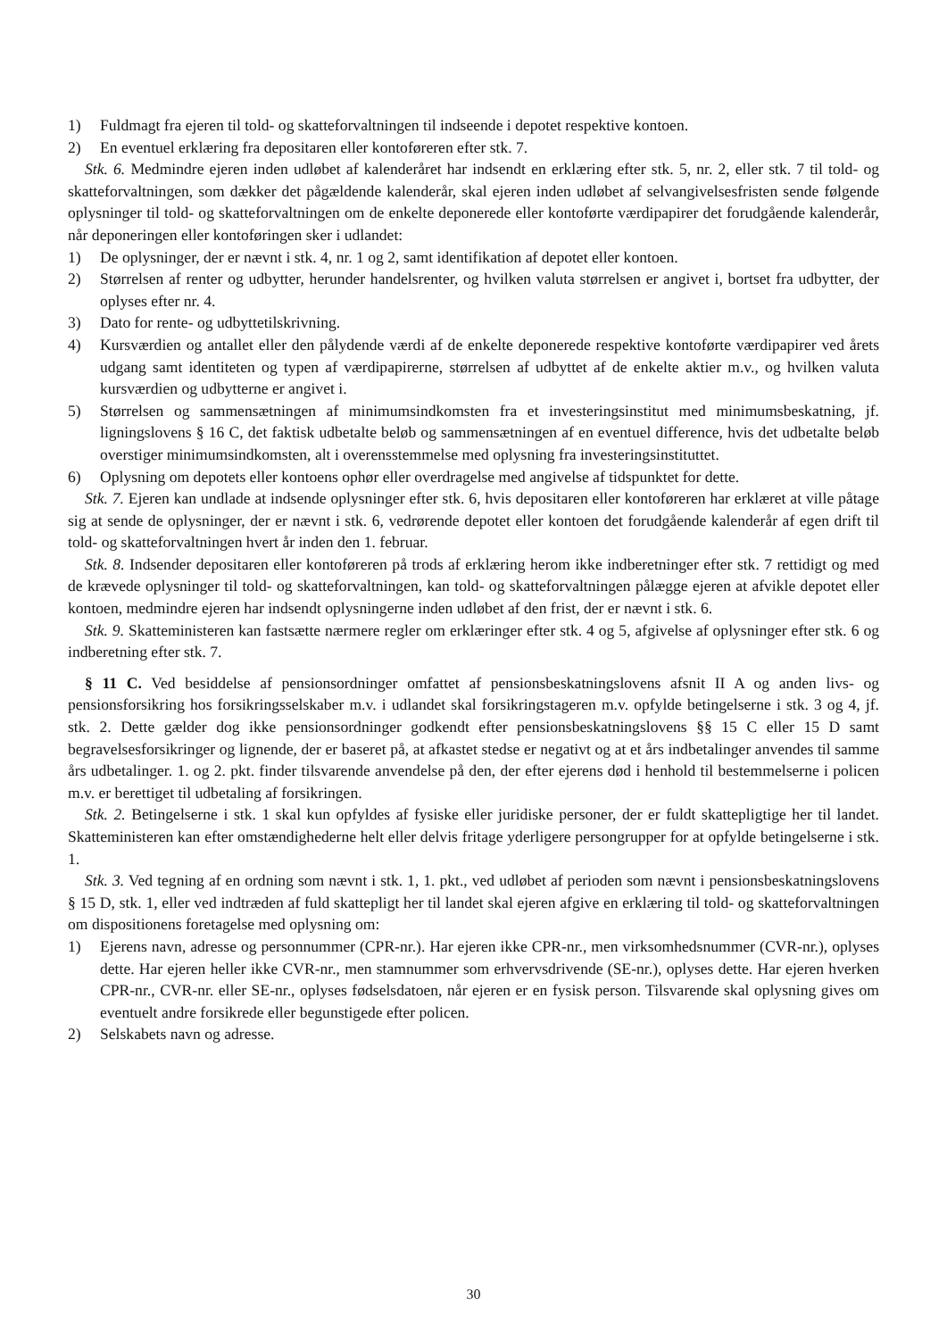1) Fuldmagt fra ejeren til told- og skatteforvaltningen til indseende i depotet respektive kontoen.
2) En eventuel erklæring fra depositaren eller kontoføreren efter stk. 7.
Stk. 6. Medmindre ejeren inden udløbet af kalenderåret har indsendt en erklæring efter stk. 5, nr. 2, eller stk. 7 til told- og skatteforvaltningen, som dækker det pågældende kalenderår, skal ejeren inden udløbet af selvangivelsesfristen sende følgende oplysninger til told- og skatteforvaltningen om de enkelte deponerede eller kontoførte værdipapirer det forudgående kalenderår, når deponeringen eller kontoføringen sker i udlandet:
1) De oplysninger, der er nævnt i stk. 4, nr. 1 og 2, samt identifikation af depotet eller kontoen.
2) Størrelsen af renter og udbytter, herunder handelsrenter, og hvilken valuta størrelsen er angivet i, bortset fra udbytter, der oplyses efter nr. 4.
3) Dato for rente- og udbyttetilskrivning.
4) Kursværdien og antallet eller den pålydende værdi af de enkelte deponerede respektive kontoførte værdipapirer ved årets udgang samt identiteten og typen af værdipapirerne, størrelsen af udbyttet af de enkelte aktier m.v., og hvilken valuta kursværdien og udbytterne er angivet i.
5) Størrelsen og sammensætningen af minimumsindkomsten fra et investeringsinstitut med minimumsbeskatning, jf. ligningslovens § 16 C, det faktisk udbetalte beløb og sammensætningen af en eventuel difference, hvis det udbetalte beløb overstiger minimumsindkomsten, alt i overensstemmelse med oplysning fra investeringsinstituttet.
6) Oplysning om depotets eller kontoens ophør eller overdragelse med angivelse af tidspunktet for dette.
Stk. 7. Ejeren kan undlade at indsende oplysninger efter stk. 6, hvis depositaren eller kontoføreren har erklæret at ville påtage sig at sende de oplysninger, der er nævnt i stk. 6, vedrørende depotet eller kontoen det forudgående kalenderår af egen drift til told- og skatteforvaltningen hvert år inden den 1. februar.
Stk. 8. Indsender depositaren eller kontoføreren på trods af erklæring herom ikke indberetninger efter stk. 7 rettidigt og med de krævede oplysninger til told- og skatteforvaltningen, kan told- og skatteforvaltningen pålægge ejeren at afvikle depotet eller kontoen, medmindre ejeren har indsendt oplysningerne inden udløbet af den frist, der er nævnt i stk. 6.
Stk. 9. Skatteministeren kan fastsætte nærmere regler om erklæringer efter stk. 4 og 5, afgivelse af oplysninger efter stk. 6 og indberetning efter stk. 7.
§ 11 C. Ved besiddelse af pensionsordninger omfattet af pensionsbeskatningslovens afsnit II A og anden livs- og pensionsforsikring hos forsikringsselskaber m.v. i udlandet skal forsikringstageren m.v. opfylde betingelserne i stk. 3 og 4, jf. stk. 2. Dette gælder dog ikke pensionsordninger godkendt efter pensionsbeskatningslovens §§ 15 C eller 15 D samt begravelsesforsikringer og lignende, der er baseret på, at afkastet stedse er negativt og at et års indbetalinger anvendes til samme års udbetalinger. 1. og 2. pkt. finder tilsvarende anvendelse på den, der efter ejerens død i henhold til bestemmelserne i policen m.v. er berettiget til udbetaling af forsikringen.
Stk. 2. Betingelserne i stk. 1 skal kun opfyldes af fysiske eller juridiske personer, der er fuldt skattepligtige her til landet. Skatteministeren kan efter omstændighederne helt eller delvis fritage yderligere persongrupper for at opfylde betingelserne i stk. 1.
Stk. 3. Ved tegning af en ordning som nævnt i stk. 1, 1. pkt., ved udløbet af perioden som nævnt i pensionsbeskatningslovens § 15 D, stk. 1, eller ved indtræden af fuld skattepligt her til landet skal ejeren afgive en erklæring til told- og skatteforvaltningen om dispositionens foretagelse med oplysning om:
1) Ejerens navn, adresse og personnummer (CPR-nr.). Har ejeren ikke CPR-nr., men virksomhedsnummer (CVR-nr.), oplyses dette. Har ejeren heller ikke CVR-nr., men stamnummer som erhvervsdrivende (SE-nr.), oplyses dette. Har ejeren hverken CPR-nr., CVR-nr. eller SE-nr., oplyses fødselsdatoen, når ejeren er en fysisk person. Tilsvarende skal oplysning gives om eventuelt andre forsikrede eller begunstigede efter policen.
2) Selskabets navn og adresse.
30